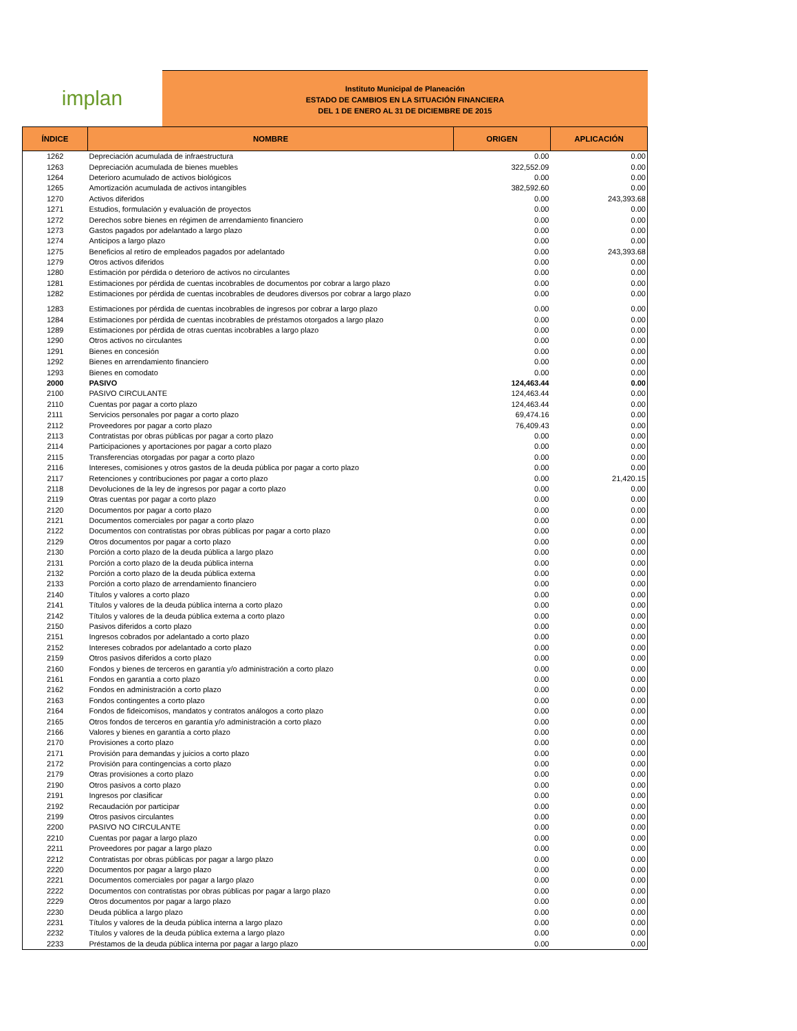implan
Instituto Municipal de Planeación
ESTADO DE CAMBIOS EN LA SITUACIÓN FINANCIERA
DEL 1 DE ENERO AL 31 DE DICIEMBRE DE 2015
| ÍNDICE | NOMBRE | ORIGEN | APLICACIÓN |
| --- | --- | --- | --- |
| 1262 | Depreciación acumulada de infraestructura | 0.00 | 0.00 |
| 1263 | Depreciación acumulada de bienes muebles | 322,552.09 | 0.00 |
| 1264 | Deterioro acumulado de activos biológicos | 0.00 | 0.00 |
| 1265 | Amortización acumulada de activos intangibles | 382,592.60 | 0.00 |
| 1270 | Activos diferidos | 0.00 | 243,393.68 |
| 1271 | Estudios, formulación y evaluación de proyectos | 0.00 | 0.00 |
| 1272 | Derechos sobre bienes en régimen de arrendamiento financiero | 0.00 | 0.00 |
| 1273 | Gastos pagados por adelantado a largo plazo | 0.00 | 0.00 |
| 1274 | Anticipos a largo plazo | 0.00 | 0.00 |
| 1275 | Beneficios al retiro de empleados pagados por adelantado | 0.00 | 243,393.68 |
| 1279 | Otros activos diferidos | 0.00 | 0.00 |
| 1280 | Estimación por pérdida o deterioro de activos no circulantes | 0.00 | 0.00 |
| 1281 | Estimaciones por pérdida de cuentas incobrables de documentos por cobrar a largo plazo | 0.00 | 0.00 |
| 1282 | Estimaciones por pérdida de cuentas incobrables de deudores diversos por cobrar a largo plazo | 0.00 | 0.00 |
| 1283 | Estimaciones por pérdida de cuentas incobrables de ingresos por cobrar a largo plazo | 0.00 | 0.00 |
| 1284 | Estimaciones por pérdida de cuentas incobrables de préstamos otorgados a largo plazo | 0.00 | 0.00 |
| 1289 | Estimaciones por pérdida de otras cuentas incobrables a largo plazo | 0.00 | 0.00 |
| 1290 | Otros activos no circulantes | 0.00 | 0.00 |
| 1291 | Bienes en concesión | 0.00 | 0.00 |
| 1292 | Bienes en arrendamiento financiero | 0.00 | 0.00 |
| 1293 | Bienes en comodato | 0.00 | 0.00 |
| 2000 | PASIVO | 124,463.44 | 0.00 |
| 2100 | PASIVO CIRCULANTE | 124,463.44 | 0.00 |
| 2110 | Cuentas por pagar a corto plazo | 124,463.44 | 0.00 |
| 2111 | Servicios personales por pagar a corto plazo | 69,474.16 | 0.00 |
| 2112 | Proveedores por pagar a corto plazo | 76,409.43 | 0.00 |
| 2113 | Contratistas por obras públicas por pagar a corto plazo | 0.00 | 0.00 |
| 2114 | Participaciones y aportaciones por pagar a corto plazo | 0.00 | 0.00 |
| 2115 | Transferencias otorgadas por pagar a corto plazo | 0.00 | 0.00 |
| 2116 | Intereses, comisiones y otros gastos de la deuda pública por pagar a corto plazo | 0.00 | 0.00 |
| 2117 | Retenciones y contribuciones por pagar a corto plazo | 0.00 | 21,420.15 |
| 2118 | Devoluciones de la ley de ingresos por pagar a corto plazo | 0.00 | 0.00 |
| 2119 | Otras cuentas por pagar a corto plazo | 0.00 | 0.00 |
| 2120 | Documentos por pagar a corto plazo | 0.00 | 0.00 |
| 2121 | Documentos comerciales por pagar a corto plazo | 0.00 | 0.00 |
| 2122 | Documentos con contratistas por obras públicas por pagar a corto plazo | 0.00 | 0.00 |
| 2129 | Otros documentos por pagar a corto plazo | 0.00 | 0.00 |
| 2130 | Porción a corto plazo de la deuda pública a largo plazo | 0.00 | 0.00 |
| 2131 | Porción a corto plazo de la deuda pública interna | 0.00 | 0.00 |
| 2132 | Porción a corto plazo de la deuda pública externa | 0.00 | 0.00 |
| 2133 | Porción a corto plazo de arrendamiento financiero | 0.00 | 0.00 |
| 2140 | Títulos y valores a corto plazo | 0.00 | 0.00 |
| 2141 | Títulos y valores de la deuda pública interna a corto plazo | 0.00 | 0.00 |
| 2142 | Títulos y valores de la deuda pública externa a corto plazo | 0.00 | 0.00 |
| 2150 | Pasivos diferidos a corto plazo | 0.00 | 0.00 |
| 2151 | Ingresos cobrados por adelantado a corto plazo | 0.00 | 0.00 |
| 2152 | Intereses cobrados por adelantado a corto plazo | 0.00 | 0.00 |
| 2159 | Otros pasivos diferidos a corto plazo | 0.00 | 0.00 |
| 2160 | Fondos y bienes de terceros en garantía y/o administración a corto plazo | 0.00 | 0.00 |
| 2161 | Fondos en garantía a corto plazo | 0.00 | 0.00 |
| 2162 | Fondos en administración a corto plazo | 0.00 | 0.00 |
| 2163 | Fondos contingentes a corto plazo | 0.00 | 0.00 |
| 2164 | Fondos de fideicomisos, mandatos y contratos análogos a corto plazo | 0.00 | 0.00 |
| 2165 | Otros fondos de terceros en garantía y/o administración a corto plazo | 0.00 | 0.00 |
| 2166 | Valores y bienes en garantía a corto plazo | 0.00 | 0.00 |
| 2170 | Provisiones a corto plazo | 0.00 | 0.00 |
| 2171 | Provisión para demandas y juicios a corto plazo | 0.00 | 0.00 |
| 2172 | Provisión para contingencias a corto plazo | 0.00 | 0.00 |
| 2179 | Otras provisiones a corto plazo | 0.00 | 0.00 |
| 2190 | Otros pasivos a corto plazo | 0.00 | 0.00 |
| 2191 | Ingresos por clasificar | 0.00 | 0.00 |
| 2192 | Recaudación por participar | 0.00 | 0.00 |
| 2199 | Otros pasivos circulantes | 0.00 | 0.00 |
| 2200 | PASIVO NO CIRCULANTE | 0.00 | 0.00 |
| 2210 | Cuentas por pagar a largo plazo | 0.00 | 0.00 |
| 2211 | Proveedores por pagar a largo plazo | 0.00 | 0.00 |
| 2212 | Contratistas por obras públicas por pagar a largo plazo | 0.00 | 0.00 |
| 2220 | Documentos por pagar a largo plazo | 0.00 | 0.00 |
| 2221 | Documentos comerciales por pagar a largo plazo | 0.00 | 0.00 |
| 2222 | Documentos con contratistas por obras públicas por pagar a largo plazo | 0.00 | 0.00 |
| 2229 | Otros documentos por pagar a largo plazo | 0.00 | 0.00 |
| 2230 | Deuda pública a largo plazo | 0.00 | 0.00 |
| 2231 | Títulos y valores de la deuda pública interna a largo plazo | 0.00 | 0.00 |
| 2232 | Títulos y valores de la deuda pública externa a largo plazo | 0.00 | 0.00 |
| 2233 | Préstamos de la deuda pública interna por pagar a largo plazo | 0.00 | 0.00 |